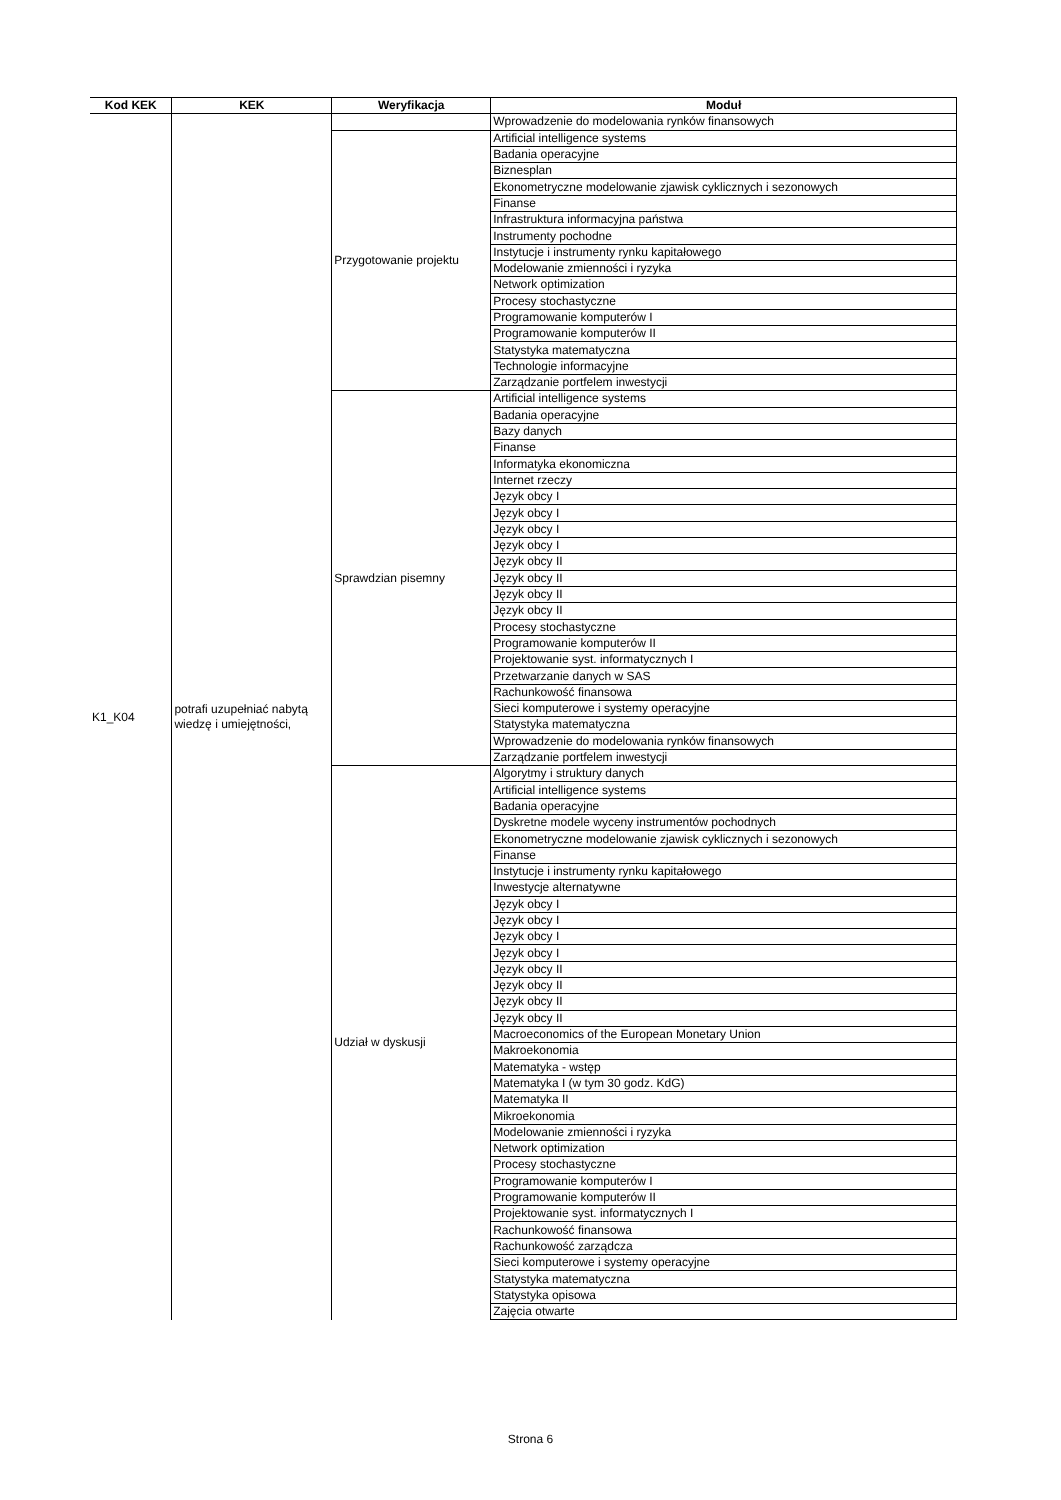| Kod KEK | KEK | Weryfikacja | Moduł |
| --- | --- | --- | --- |
| K1_K04 | potrafi uzupełniać nabytą wiedzę i umiejętności, | | Wprowadzenie do modelowania rynków finansowych |
| | | Przygotowanie projektu | Artificial intelligence systems |
| | | | Badania operacyjne |
| | | | Biznesplan |
| | | | Ekonometryczne modelowanie zjawisk cyklicznych i sezonowych |
| | | | Finanse |
| | | | Infrastruktura informacyjna państwa |
| | | | Instrumenty pochodne |
| | | | Instytucje i instrumenty rynku kapitałowego |
| | | | Modelowanie zmienności i ryzyka |
| | | | Network optimization |
| | | | Procesy stochastyczne |
| | | | Programowanie komputerów I |
| | | | Programowanie komputerów II |
| | | | Statystyka matematyczna |
| | | | Technologie informacyjne |
| | | | Zarządzanie portfelem inwestycji |
| | | Sprawdzian pisemny | Artificial intelligence systems |
| | | | Badania operacyjne |
| | | | Bazy danych |
| | | | Finanse |
| | | | Informatyka ekonomiczna |
| | | | Internet rzeczy |
| | | | Język obcy I |
| | | | Język obcy I |
| | | | Język obcy I |
| | | | Język obcy I |
| | | | Język obcy II |
| | | | Język obcy II |
| | | | Język obcy II |
| | | | Język obcy II |
| | | | Procesy stochastyczne |
| | | | Programowanie komputerów II |
| | | | Projektowanie syst. informatycznych I |
| | | | Przetwarzanie danych w SAS |
| | | | Rachunkowość finansowa |
| | | | Sieci komputerowe i systemy operacyjne |
| | | | Statystyka matematyczna |
| | | | Wprowadzenie do modelowania rynków finansowych |
| | | | Zarządzanie portfelem inwestycji |
| | | Udział w dyskusji | Algorytmy i struktury danych |
| | | | Artificial intelligence systems |
| | | | Badania operacyjne |
| | | | Dyskretne modele wyceny instrumentów pochodnych |
| | | | Ekonometryczne modelowanie zjawisk cyklicznych i sezonowych |
| | | | Finanse |
| | | | Instytucje i instrumenty rynku kapitałowego |
| | | | Inwestycje alternatywne |
| | | | Język obcy I |
| | | | Język obcy I |
| | | | Język obcy I |
| | | | Język obcy I |
| | | | Język obcy II |
| | | | Język obcy II |
| | | | Język obcy II |
| | | | Język obcy II |
| | | | Macroeconomics of the European Monetary Union |
| | | | Makroekonomia |
| | | | Matematyka - wstęp |
| | | | Matematyka I (w tym 30 godz. KdG) |
| | | | Matematyka II |
| | | | Mikroekonomia |
| | | | Modelowanie zmienności i ryzyka |
| | | | Network optimization |
| | | | Procesy stochastyczne |
| | | | Programowanie komputerów I |
| | | | Programowanie komputerów II |
| | | | Projektowanie syst. informatycznych I |
| | | | Rachunkowość finansowa |
| | | | Rachunkowość zarządcza |
| | | | Sieci komputerowe i systemy operacyjne |
| | | | Statystyka matematyczna |
| | | | Statystyka opisowa |
| | | | Zajęcia otwarte |
Strona 6